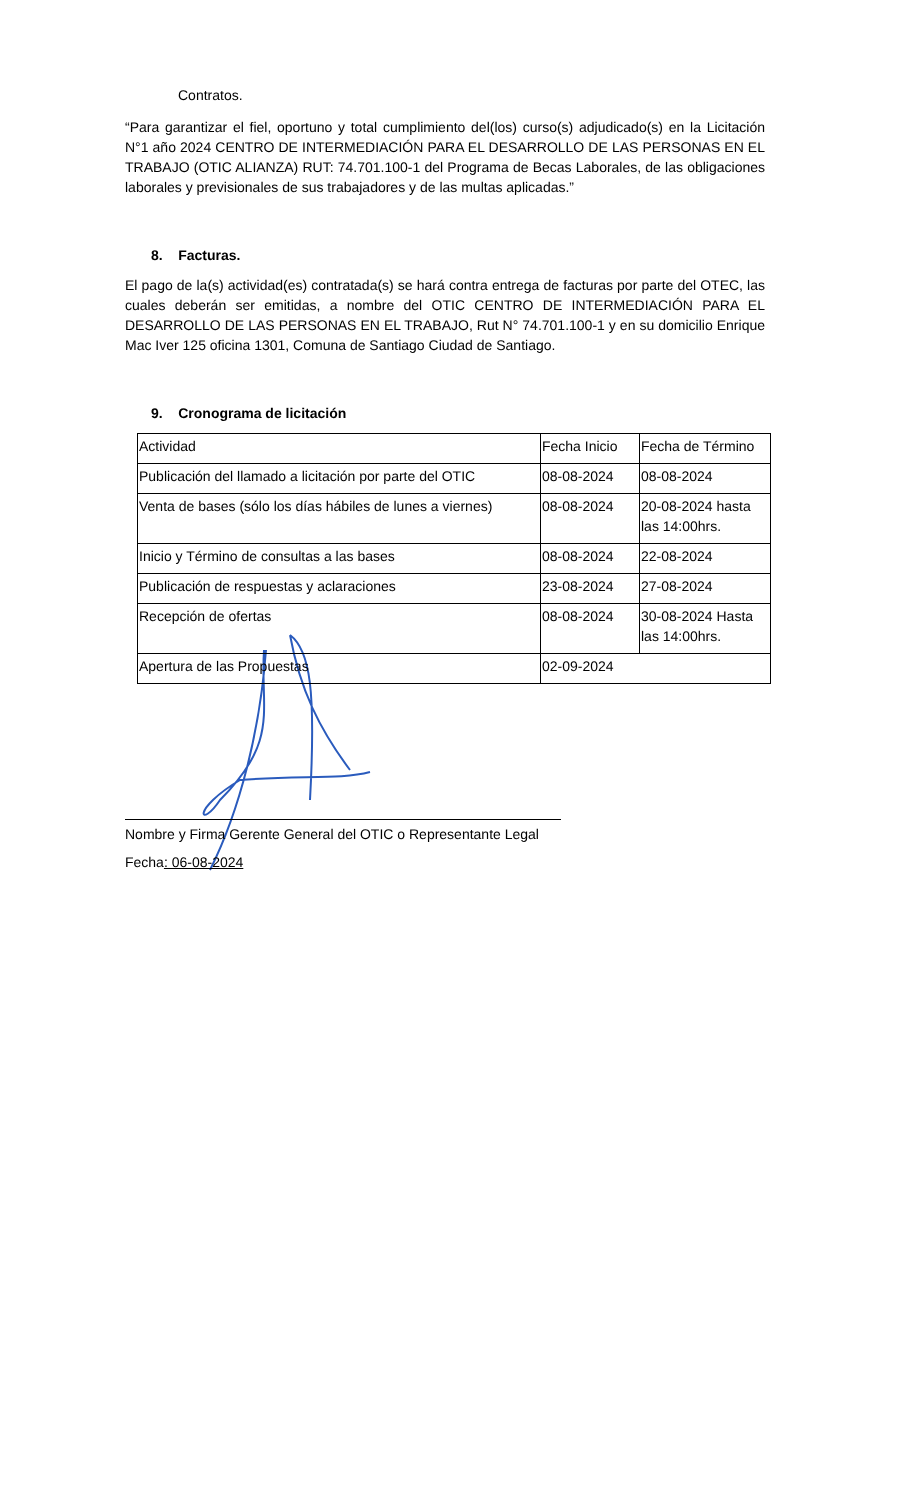Contratos.
“Para garantizar el fiel, oportuno y total cumplimiento del(los) curso(s) adjudicado(s) en la Licitación N°1 año 2024 CENTRO DE INTERMEDIACIÓN PARA EL DESARROLLO DE LAS PERSONAS EN EL TRABAJO (OTIC ALIANZA) RUT: 74.701.100-1 del Programa de Becas Laborales, de las obligaciones laborales y previsionales de sus trabajadores y de las multas aplicadas.”
8. Facturas.
El pago de la(s) actividad(es) contratada(s) se hará contra entrega de facturas por parte del OTEC, las cuales deberán ser emitidas, a nombre del OTIC CENTRO DE INTERMEDIACIÓN PARA EL DESARROLLO DE LAS PERSONAS EN EL TRABAJO, Rut N° 74.701.100-1 y en su domicilio Enrique Mac Iver 125 oficina 1301, Comuna de Santiago Ciudad de Santiago.
9. Cronograma de licitación
| Actividad | Fecha Inicio | Fecha de Término |
| Publicación del llamado a licitación por parte del OTIC | 08-08-2024 | 08-08-2024 |
| Venta de bases (sólo los días hábiles de lunes a viernes) | 08-08-2024 | 20-08-2024 hasta las 14:00hrs. |
| Inicio y Término de consultas a las bases | 08-08-2024 | 22-08-2024 |
| Publicación de respuestas y aclaraciones | 23-08-2024 | 27-08-2024 |
| Recepción de ofertas | 08-08-2024 | 30-08-2024 Hasta las 14:00hrs. |
| Apertura de las Propuestas | 02-09-2024 | |
Nombre y Firma Gerente General del OTIC o Representante Legal
Fecha: 06-08-2024